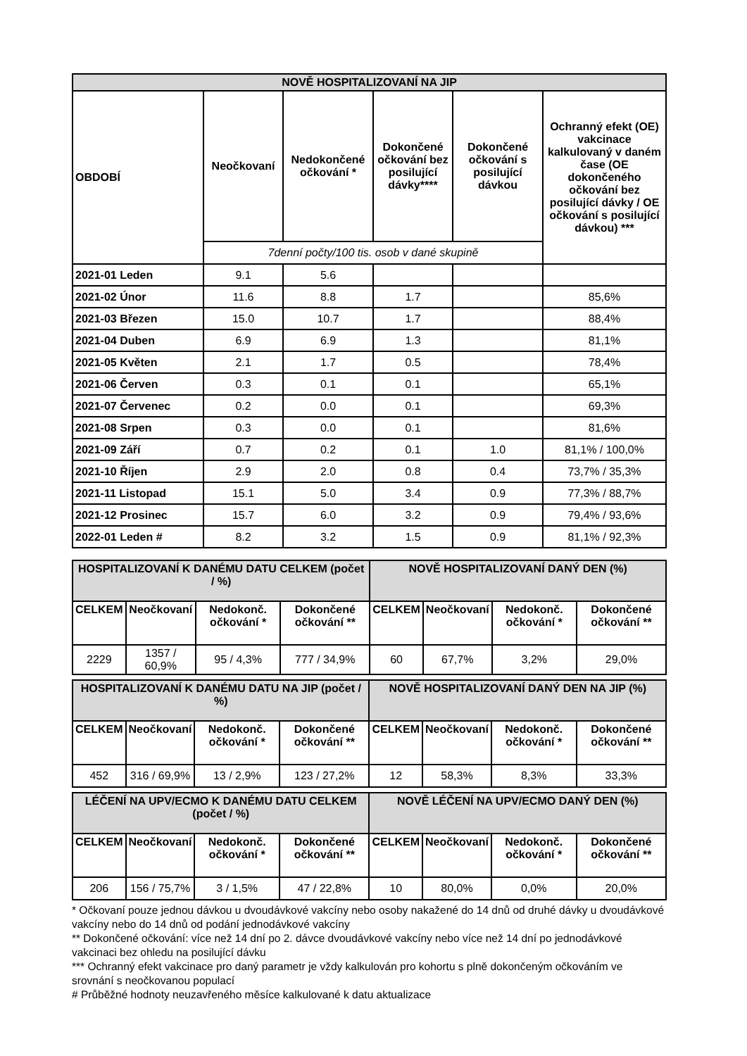| NOVĚ HOSPITALIZOVANÍ NA JIP | | | | | |
| OBDOBÍ | Neočkovaní | Nedokončené očkování * | Dokončené očkování bez posilující dávky**** | Dokončené očkování s posilující dávkou | Ochranný efekt (OE) vakcinace kalkulovaný v daném čase (OE dokončeného očkování bez posilující dávky / OE očkování s posilující dávkou) *** |
| | 7denní počty/100 tis. osob v dané skupině | | | | |
| 2021-01 Leden | 9.1 | 5.6 | | | |
| 2021-02 Únor | 11.6 | 8.8 | 1.7 | | 85,6% |
| 2021-03 Březen | 15.0 | 10.7 | 1.7 | | 88,4% |
| 2021-04 Duben | 6.9 | 6.9 | 1.3 | | 81,1% |
| 2021-05 Květen | 2.1 | 1.7 | 0.5 | | 78,4% |
| 2021-06 Červen | 0.3 | 0.1 | 0.1 | | 65,1% |
| 2021-07 Červenec | 0.2 | 0.0 | 0.1 | | 69,3% |
| 2021-08 Srpen | 0.3 | 0.0 | 0.1 | | 81,6% |
| 2021-09 Září | 0.7 | 0.2 | 0.1 | 1.0 | 81,1% / 100,0% |
| 2021-10 Říjen | 2.9 | 2.0 | 0.8 | 0.4 | 73,7% / 35,3% |
| 2021-11 Listopad | 15.1 | 5.0 | 3.4 | 0.9 | 77,3% / 88,7% |
| 2021-12 Prosinec | 15.7 | 6.0 | 3.2 | 0.9 | 79,4% / 93,6% |
| 2022-01 Leden # | 8.2 | 3.2 | 1.5 | 0.9 | 81,1% / 92,3% |
| HOSPITALIZOVANÍ K DANÉMU DATU CELKEM (počet / %) | | | | NOVĚ HOSPITALIZOVANÍ DANÝ DEN (%) | | | |
| CELKEM | Neočkovaní | Nedokonč. očkování * | Dokončené očkování ** | CELKEM | Neočkovaní | Nedokonč. očkování * | Dokončené očkování ** |
| 2229 | 1357 / 60,9% | 95 / 4,3% | 777 / 34,9% | 60 | 67,7% | 3,2% | 29,0% |
| HOSPITALIZOVANÍ K DANÉMU DATU NA JIP (počet / %) | | | | NOVĚ HOSPITALIZOVANÍ DANÝ DEN NA JIP (%) | | | |
| CELKEM | Neočkovaní | Nedokonč. očkování * | Dokončené očkování ** | CELKEM | Neočkovaní | Nedokonč. očkování * | Dokončené očkování ** |
| 452 | 316 / 69,9% | 13 / 2,9% | 123 / 27,2% | 12 | 58,3% | 8,3% | 33,3% |
| LÉČENÍ NA UPV/ECMO K DANÉMU DATU CELKEM (počet / %) | | | | NOVĚ LÉČENÍ NA UPV/ECMO DANÝ DEN (%) | | | |
| CELKEM | Neočkovaní | Nedokonč. očkování * | Dokončené očkování ** | CELKEM | Neočkovaní | Nedokonč. očkování * | Dokončené očkování ** |
| 206 | 156 / 75,7% | 3 / 1,5% | 47 / 22,8% | 10 | 80,0% | 0,0% | 20,0% |
* Očkovaní pouze jednou dávkou u dvoudávkové vakcíny nebo osoby nakažené do 14 dnů od druhé dávky u dvoudávkové vakcíny nebo do 14 dnů od podání jednodávkové vakcíny
** Dokončené očkování: více než 14 dní po 2. dávce dvoudávkové vakcíny nebo více než 14 dní po jednodávkové vakcinaci bez ohledu na posilující dávku
*** Ochranný efekt vakcinace pro daný parametr je vždy kalkulován pro kohortu s plně dokončeným očkováním ve srovnání s neočkovanou populací
# Průběžné hodnoty neuzavřeného měsíce kalkulované k datu aktualizace